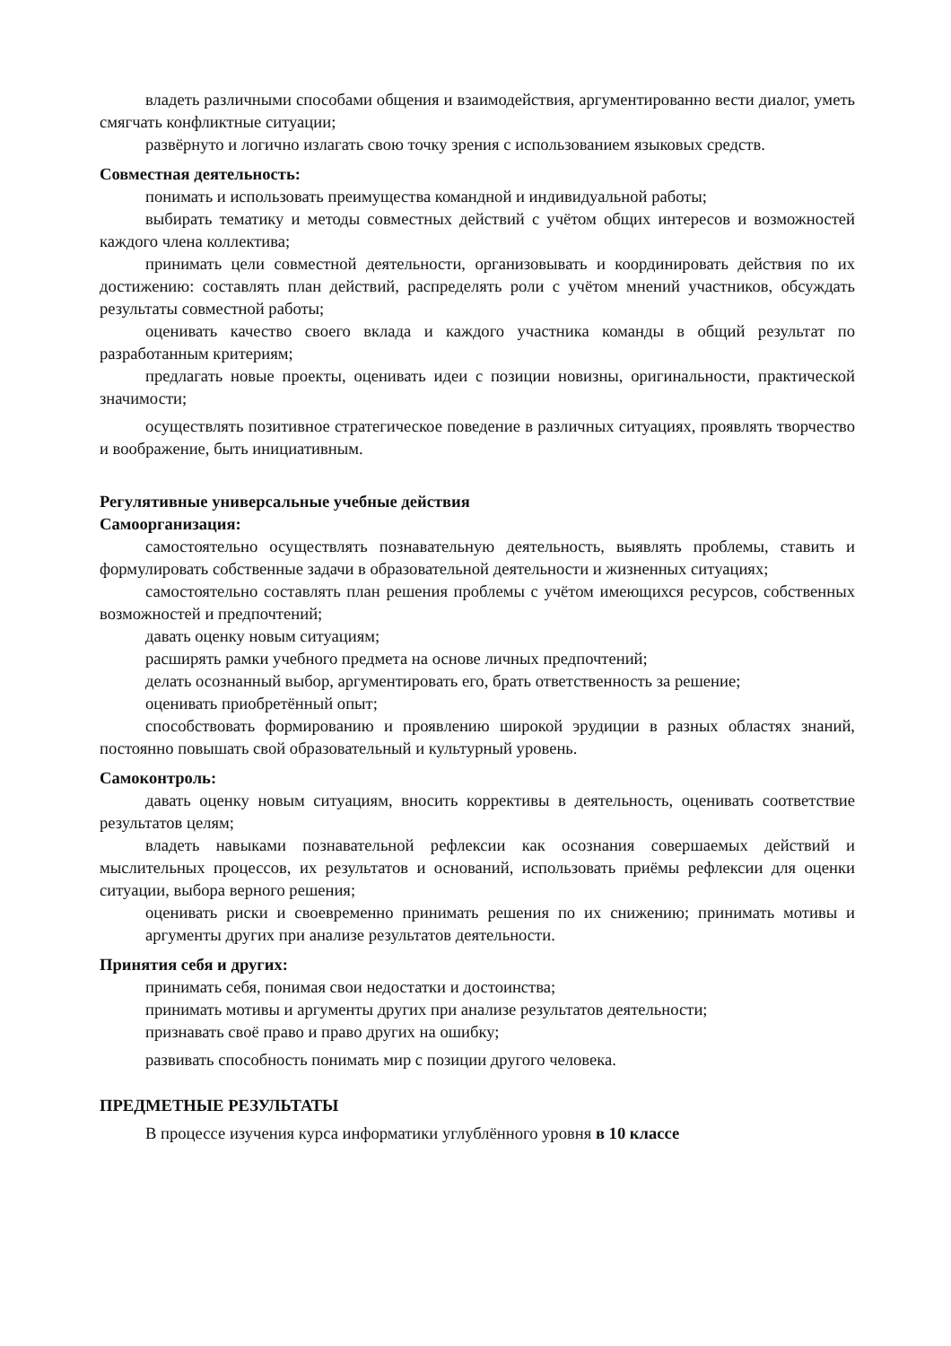владеть различными способами общения и взаимодействия, аргументированно вести диалог, уметь смягчать конфликтные ситуации;
развёрнуто и логично излагать свою точку зрения с использованием языковых средств.
Совместная деятельность:
понимать и использовать преимущества командной и индивидуальной работы;
выбирать тематику и методы совместных действий с учётом общих интересов и возможностей каждого члена коллектива;
принимать цели совместной деятельности, организовывать и координировать действия по их достижению: составлять план действий, распределять роли с учётом мнений участников, обсуждать результаты совместной работы;
оценивать качество своего вклада и каждого участника команды в общий результат по разработанным критериям;
предлагать новые проекты, оценивать идеи с позиции новизны, оригинальности, практической значимости;
осуществлять позитивное стратегическое поведение в различных ситуациях, проявлять творчество и воображение, быть инициативным.
Регулятивные универсальные учебные действия
Самоорганизация:
самостоятельно осуществлять познавательную деятельность, выявлять проблемы, ставить и формулировать собственные задачи в образовательной деятельности и жизненных ситуациях;
самостоятельно составлять план решения проблемы с учётом имеющихся ресурсов, собственных возможностей и предпочтений;
давать оценку новым ситуациям;
расширять рамки учебного предмета на основе личных предпочтений;
делать осознанный выбор, аргументировать его, брать ответственность за решение;
оценивать приобретённый опыт;
способствовать формированию и проявлению широкой эрудиции в разных областях знаний, постоянно повышать свой образовательный и культурный уровень.
Самоконтроль:
давать оценку новым ситуациям, вносить коррективы в деятельность, оценивать соответствие результатов целям;
владеть навыками познавательной рефлексии как осознания совершаемых действий и мыслительных процессов, их результатов и оснований, использовать приёмы рефлексии для оценки ситуации, выбора верного решения;
оценивать риски и своевременно принимать решения по их снижению; принимать мотивы и аргументы других при анализе результатов деятельности.
Принятия себя и других:
принимать себя, понимая свои недостатки и достоинства;
принимать мотивы и аргументы других при анализе результатов деятельности;
признавать своё право и право других на ошибку;
развивать способность понимать мир с позиции другого человека.
ПРЕДМЕТНЫЕ РЕЗУЛЬТАТЫ
В процессе изучения курса информатики углублённого уровня в 10 классе